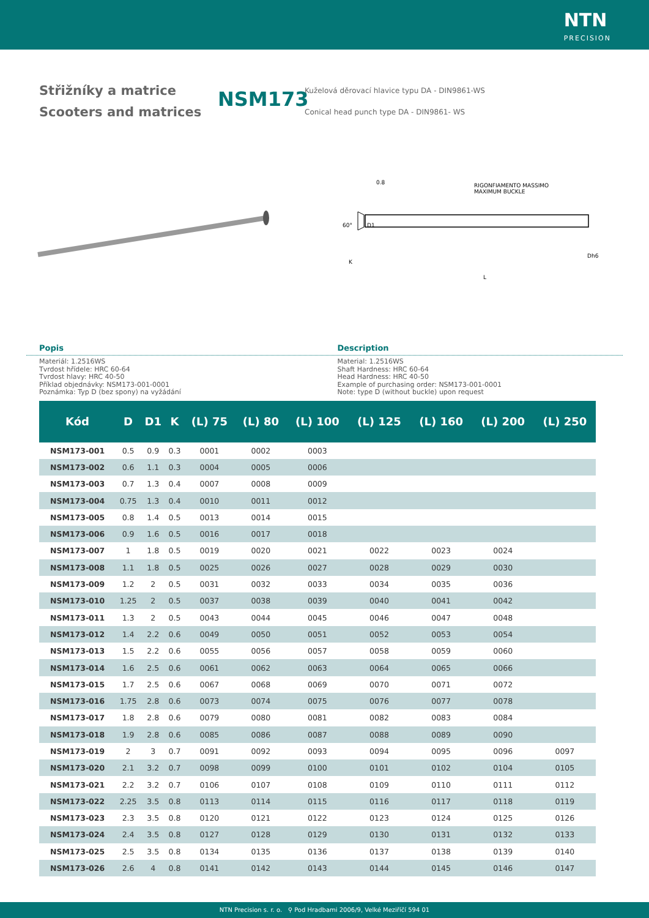NTN
PRECISION
Střižníky a matrice
Scooters and matrices
NSM173
Kuželová děrovací hlavice typu DA - DIN9861-WS
Conical head punch type DA - DIN9861- WS
RIGONFIAMENTO MASSIMO
MAXIMUM BUCKLE
60°
D1
Dh6
K
L
0.8
Popis Description
Materiál: 1.2516WS
Tvrdost hřídele: HRC 60-64
Tvrdost hlavy: HRC 40-50
Příklad objednávky: NSM173-001-0001
Poznámka: Typ D (bez spony) na vyžádání
Material: 1.2516WS
Shaft Hardness: HRC 60-64
Head Hardness: HRC 40-50
Example of purchasing order: NSM173-001-0001
Note: type D (without buckle) upon request
| Kód | D | D1 | K | (L) 75 | (L) 80 | (L) 100 | (L) 125 | (L) 160 | (L) 200 | (L) 250 |
| --- | --- | --- | --- | --- | --- | --- | --- | --- | --- | --- |
| NSM173-001 | 0.5 | 0.9 | 0.3 | 0001 | 0002 | 0003 | | | | |
| NSM173-002 | 0.6 | 1.1 | 0.3 | 0004 | 0005 | 0006 | | | | |
| NSM173-003 | 0.7 | 1.3 | 0.4 | 0007 | 0008 | 0009 | | | | |
| NSM173-004 | 0.75 | 1.3 | 0.4 | 0010 | 0011 | 0012 | | | | |
| NSM173-005 | 0.8 | 1.4 | 0.5 | 0013 | 0014 | 0015 | | | | |
| NSM173-006 | 0.9 | 1.6 | 0.5 | 0016 | 0017 | 0018 | | | | |
| NSM173-007 | 1 | 1.8 | 0.5 | 0019 | 0020 | 0021 | 0022 | 0023 | 0024 | |
| NSM173-008 | 1.1 | 1.8 | 0.5 | 0025 | 0026 | 0027 | 0028 | 0029 | 0030 | |
| NSM173-009 | 1.2 | 2 | 0.5 | 0031 | 0032 | 0033 | 0034 | 0035 | 0036 | |
| NSM173-010 | 1.25 | 2 | 0.5 | 0037 | 0038 | 0039 | 0040 | 0041 | 0042 | |
| NSM173-011 | 1.3 | 2 | 0.5 | 0043 | 0044 | 0045 | 0046 | 0047 | 0048 | |
| NSM173-012 | 1.4 | 2.2 | 0.6 | 0049 | 0050 | 0051 | 0052 | 0053 | 0054 | |
| NSM173-013 | 1.5 | 2.2 | 0.6 | 0055 | 0056 | 0057 | 0058 | 0059 | 0060 | |
| NSM173-014 | 1.6 | 2.5 | 0.6 | 0061 | 0062 | 0063 | 0064 | 0065 | 0066 | |
| NSM173-015 | 1.7 | 2.5 | 0.6 | 0067 | 0068 | 0069 | 0070 | 0071 | 0072 | |
| NSM173-016 | 1.75 | 2.8 | 0.6 | 0073 | 0074 | 0075 | 0076 | 0077 | 0078 | |
| NSM173-017 | 1.8 | 2.8 | 0.6 | 0079 | 0080 | 0081 | 0082 | 0083 | 0084 | |
| NSM173-018 | 1.9 | 2.8 | 0.6 | 0085 | 0086 | 0087 | 0088 | 0089 | 0090 | |
| NSM173-019 | 2 | 3 | 0.7 | 0091 | 0092 | 0093 | 0094 | 0095 | 0096 | 0097 |
| NSM173-020 | 2.1 | 3.2 | 0.7 | 0098 | 0099 | 0100 | 0101 | 0102 | 0104 | 0105 |
| NSM173-021 | 2.2 | 3.2 | 0.7 | 0106 | 0107 | 0108 | 0109 | 0110 | 0111 | 0112 |
| NSM173-022 | 2.25 | 3.5 | 0.8 | 0113 | 0114 | 0115 | 0116 | 0117 | 0118 | 0119 |
| NSM173-023 | 2.3 | 3.5 | 0.8 | 0120 | 0121 | 0122 | 0123 | 0124 | 0125 | 0126 |
| NSM173-024 | 2.4 | 3.5 | 0.8 | 0127 | 0128 | 0129 | 0130 | 0131 | 0132 | 0133 |
| NSM173-025 | 2.5 | 3.5 | 0.8 | 0134 | 0135 | 0136 | 0137 | 0138 | 0139 | 0140 |
| NSM173-026 | 2.6 | 4 | 0.8 | 0141 | 0142 | 0143 | 0144 | 0145 | 0146 | 0147 |
NTN Precision s. r. o. ⚲ Pod Hradbami 2006/9, Velké Meziříčí 594 01